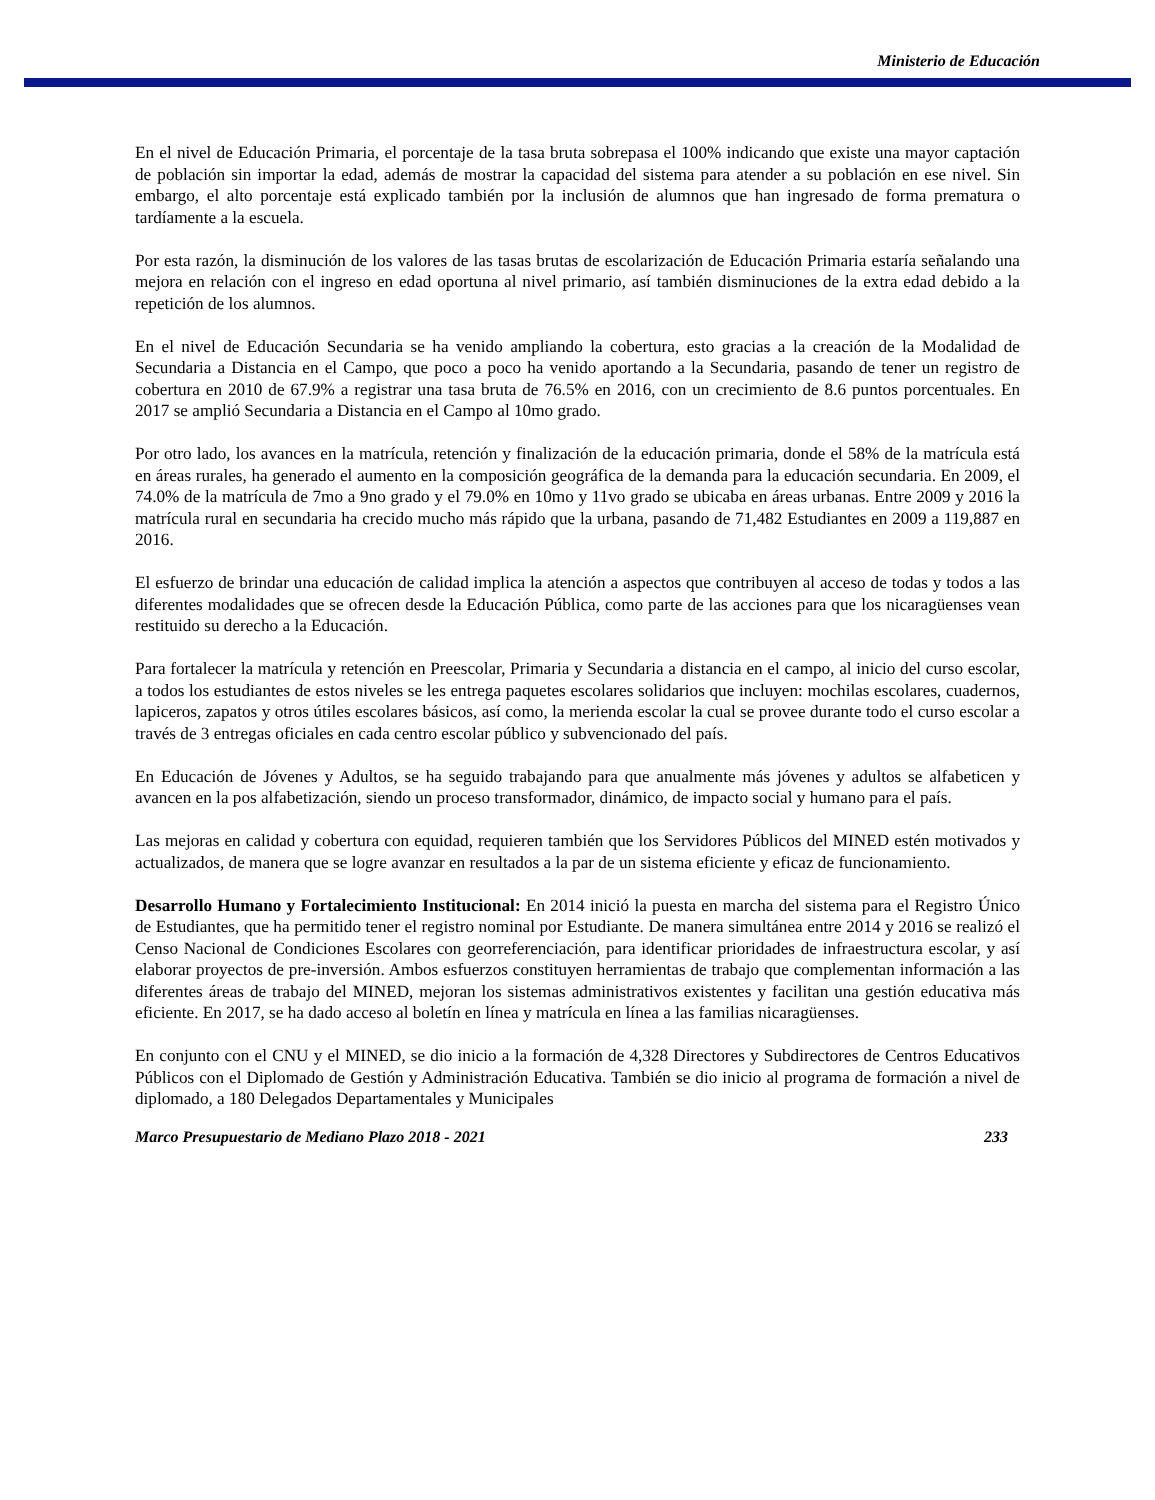Ministerio de Educación
En el nivel de Educación Primaria, el porcentaje de la tasa bruta sobrepasa el 100% indicando que existe una mayor captación de población sin importar la edad, además de mostrar la capacidad del sistema para atender a su población en ese nivel. Sin embargo, el alto porcentaje está explicado también por la inclusión de alumnos que han ingresado de forma prematura o tardíamente a la escuela.
Por esta razón, la disminución de los valores de las tasas brutas de escolarización de Educación Primaria estaría señalando una mejora en relación con el ingreso en edad oportuna al nivel primario, así también disminuciones de la extra edad debido a la repetición de los alumnos.
En el nivel de Educación Secundaria se ha venido ampliando la cobertura, esto gracias a la creación de la Modalidad de Secundaria a Distancia en el Campo, que poco a poco ha venido aportando a la Secundaria, pasando de tener un registro de cobertura en 2010 de 67.9% a registrar una tasa bruta de 76.5% en 2016, con un crecimiento de 8.6 puntos porcentuales. En 2017 se amplió Secundaria a Distancia en el Campo al 10mo grado.
Por otro lado, los avances en la matrícula, retención y finalización de la educación primaria, donde el 58% de la matrícula está en áreas rurales, ha generado el aumento en la composición geográfica de la demanda para la educación secundaria. En 2009, el 74.0% de la matrícula de 7mo a 9no grado y el 79.0% en 10mo y 11vo grado se ubicaba en áreas urbanas. Entre 2009 y 2016 la matrícula rural en secundaria ha crecido mucho más rápido que la urbana, pasando de 71,482 Estudiantes en 2009 a 119,887 en 2016.
El esfuerzo de brindar una educación de calidad implica la atención a aspectos que contribuyen al acceso de todas y todos a las diferentes modalidades que se ofrecen desde la Educación Pública, como parte de las acciones para que los nicaragüenses vean restituido su derecho a la Educación.
Para fortalecer la matrícula y retención en Preescolar, Primaria y Secundaria a distancia en el campo, al inicio del curso escolar, a todos los estudiantes de estos niveles se les entrega paquetes escolares solidarios que incluyen: mochilas escolares, cuadernos, lapiceros, zapatos y otros útiles escolares básicos, así como, la merienda escolar la cual se provee durante todo el curso escolar a través de 3 entregas oficiales en cada centro escolar público y subvencionado del país.
En Educación de Jóvenes y Adultos, se ha seguido trabajando para que anualmente más jóvenes y adultos se alfabeticen y avancen en la pos alfabetización, siendo un proceso transformador, dinámico, de impacto social y humano para el país.
Las mejoras en calidad y cobertura con equidad, requieren también que los Servidores Públicos del MINED estén motivados y actualizados, de manera que se logre avanzar en resultados a la par de un sistema eficiente y eficaz de funcionamiento.
Desarrollo Humano y Fortalecimiento Institucional: En 2014 inició la puesta en marcha del sistema para el Registro Único de Estudiantes, que ha permitido tener el registro nominal por Estudiante. De manera simultánea entre 2014 y 2016 se realizó el Censo Nacional de Condiciones Escolares con georreferenciación, para identificar prioridades de infraestructura escolar, y así elaborar proyectos de pre-inversión. Ambos esfuerzos constituyen herramientas de trabajo que complementan información a las diferentes áreas de trabajo del MINED, mejoran los sistemas administrativos existentes y facilitan una gestión educativa más eficiente. En 2017, se ha dado acceso al boletín en línea y matrícula en línea a las familias nicaragüenses.
En conjunto con el CNU y el MINED, se dio inicio a la formación de 4,328 Directores y Subdirectores de Centros Educativos Públicos con el Diplomado de Gestión y Administración Educativa. También se dio inicio al programa de formación a nivel de diplomado, a 180 Delegados Departamentales y Municipales
Marco Presupuestario de Mediano Plazo 2018 - 2021 233